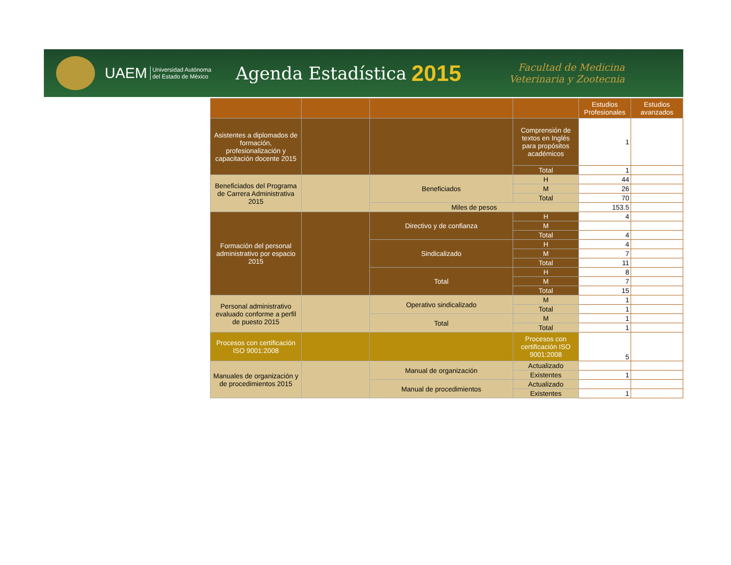UAEM Universidad Autónoma
del Estado de México Agenda Estadística 2015 Facultad de Medicina
Veterinaria y Zootecnia
| | | | | Estudios Profesionales | Estudios avanzados |
| --- | --- | --- | --- | --- | --- |
| Asistentes a diplomados de formación, profesionalización y capacitación docente 2015 | | | Comprensión de textos en Inglés para propósitos académicos | 1 | |
| | | | Total | 1 | |
| Beneficiados del Programa de Carrera Administrativa 2015 | | Beneficiados | H | 44 | |
| | | | M | 26 | |
| | | | Total | 70 | |
| | | Miles de pesos | | 153.5 | |
| Formación del personal administrativo por espacio 2015 | | Directivo y de confianza | H | 4 | |
| | | | M | | |
| | | | Total | 4 | |
| | | Sindicalizado | H | 4 | |
| | | | M | 7 | |
| | | | Total | 11 | |
| | | Total | H | 8 | |
| | | | M | 7 | |
| | | | Total | 15 | |
| Personal administrativo evaluado conforme a perfil de puesto 2015 | | Operativo sindicalizado | M | 1 | |
| | | | Total | 1 | |
| | | Total | M | 1 | |
| | | | Total | 1 | |
| Procesos con certificación ISO 9001:2008 | | | Procesos con certificación ISO 9001:2008 | 5 | |
| Manuales de organización y de procedimientos 2015 | | Manual de organización | Actualizado | | |
| | | | Existentes | 1 | |
| | | Manual de procedimientos | Actualizado | | |
| | | | Existentes | 1 | |